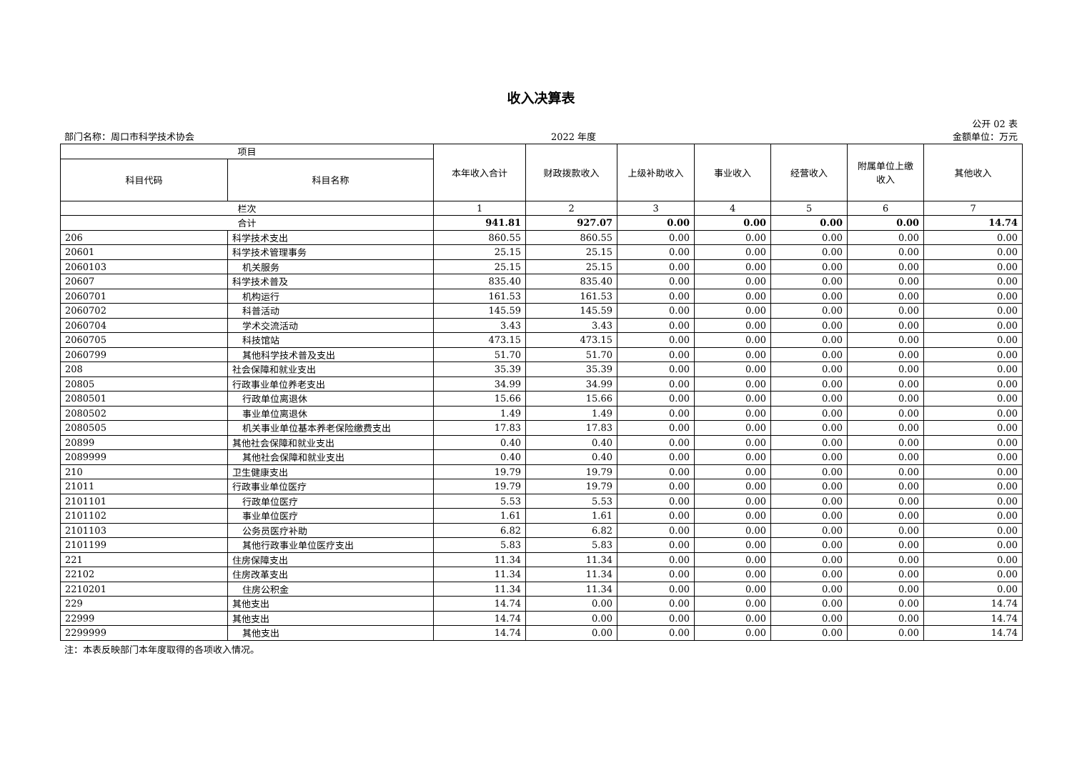收入决算表
公开 02 表
部门名称：周口市科学技术协会 2022 年度 金额单位：万元
| 项目 | | 本年收入合计 | 财政拨款收入 | 上级补助收入 | 事业收入 | 经营收入 | 附属单位上缴 收入 | 其他收入 |
| --- | --- | --- | --- | --- | --- | --- | --- | --- |
| 科目代码 | 科目名称 | | | | | | | |
| 栏次 | | 1 | 2 | 3 | 4 | 5 | 6 | 7 |
| 合计 | | 941.81 | 927.07 | 0.00 | 0.00 | 0.00 | 0.00 | 14.74 |
| 206 | 科学技术支出 | 860.55 | 860.55 | 0.00 | 0.00 | 0.00 | 0.00 | 0.00 |
| 20601 | 科学技术管理事务 | 25.15 | 25.15 | 0.00 | 0.00 | 0.00 | 0.00 | 0.00 |
| 2060103 | 机关服务 | 25.15 | 25.15 | 0.00 | 0.00 | 0.00 | 0.00 | 0.00 |
| 20607 | 科学技术普及 | 835.40 | 835.40 | 0.00 | 0.00 | 0.00 | 0.00 | 0.00 |
| 2060701 | 机构运行 | 161.53 | 161.53 | 0.00 | 0.00 | 0.00 | 0.00 | 0.00 |
| 2060702 | 科普活动 | 145.59 | 145.59 | 0.00 | 0.00 | 0.00 | 0.00 | 0.00 |
| 2060704 | 学术交流活动 | 3.43 | 3.43 | 0.00 | 0.00 | 0.00 | 0.00 | 0.00 |
| 2060705 | 科技馆站 | 473.15 | 473.15 | 0.00 | 0.00 | 0.00 | 0.00 | 0.00 |
| 2060799 | 其他科学技术普及支出 | 51.70 | 51.70 | 0.00 | 0.00 | 0.00 | 0.00 | 0.00 |
| 208 | 社会保障和就业支出 | 35.39 | 35.39 | 0.00 | 0.00 | 0.00 | 0.00 | 0.00 |
| 20805 | 行政事业单位养老支出 | 34.99 | 34.99 | 0.00 | 0.00 | 0.00 | 0.00 | 0.00 |
| 2080501 | 行政单位离退休 | 15.66 | 15.66 | 0.00 | 0.00 | 0.00 | 0.00 | 0.00 |
| 2080502 | 事业单位离退休 | 1.49 | 1.49 | 0.00 | 0.00 | 0.00 | 0.00 | 0.00 |
| 2080505 | 机关事业单位基本养老保险缴费支出 | 17.83 | 17.83 | 0.00 | 0.00 | 0.00 | 0.00 | 0.00 |
| 20899 | 其他社会保障和就业支出 | 0.40 | 0.40 | 0.00 | 0.00 | 0.00 | 0.00 | 0.00 |
| 2089999 | 其他社会保障和就业支出 | 0.40 | 0.40 | 0.00 | 0.00 | 0.00 | 0.00 | 0.00 |
| 210 | 卫生健康支出 | 19.79 | 19.79 | 0.00 | 0.00 | 0.00 | 0.00 | 0.00 |
| 21011 | 行政事业单位医疗 | 19.79 | 19.79 | 0.00 | 0.00 | 0.00 | 0.00 | 0.00 |
| 2101101 | 行政单位医疗 | 5.53 | 5.53 | 0.00 | 0.00 | 0.00 | 0.00 | 0.00 |
| 2101102 | 事业单位医疗 | 1.61 | 1.61 | 0.00 | 0.00 | 0.00 | 0.00 | 0.00 |
| 2101103 | 公务员医疗补助 | 6.82 | 6.82 | 0.00 | 0.00 | 0.00 | 0.00 | 0.00 |
| 2101199 | 其他行政事业单位医疗支出 | 5.83 | 5.83 | 0.00 | 0.00 | 0.00 | 0.00 | 0.00 |
| 221 | 住房保障支出 | 11.34 | 11.34 | 0.00 | 0.00 | 0.00 | 0.00 | 0.00 |
| 22102 | 住房改革支出 | 11.34 | 11.34 | 0.00 | 0.00 | 0.00 | 0.00 | 0.00 |
| 2210201 | 住房公积金 | 11.34 | 11.34 | 0.00 | 0.00 | 0.00 | 0.00 | 0.00 |
| 229 | 其他支出 | 14.74 | 0.00 | 0.00 | 0.00 | 0.00 | 0.00 | 14.74 |
| 22999 | 其他支出 | 14.74 | 0.00 | 0.00 | 0.00 | 0.00 | 0.00 | 14.74 |
| 2299999 | 其他支出 | 14.74 | 0.00 | 0.00 | 0.00 | 0.00 | 0.00 | 14.74 |
注：本表反映部门本年度取得的各项收入情况。